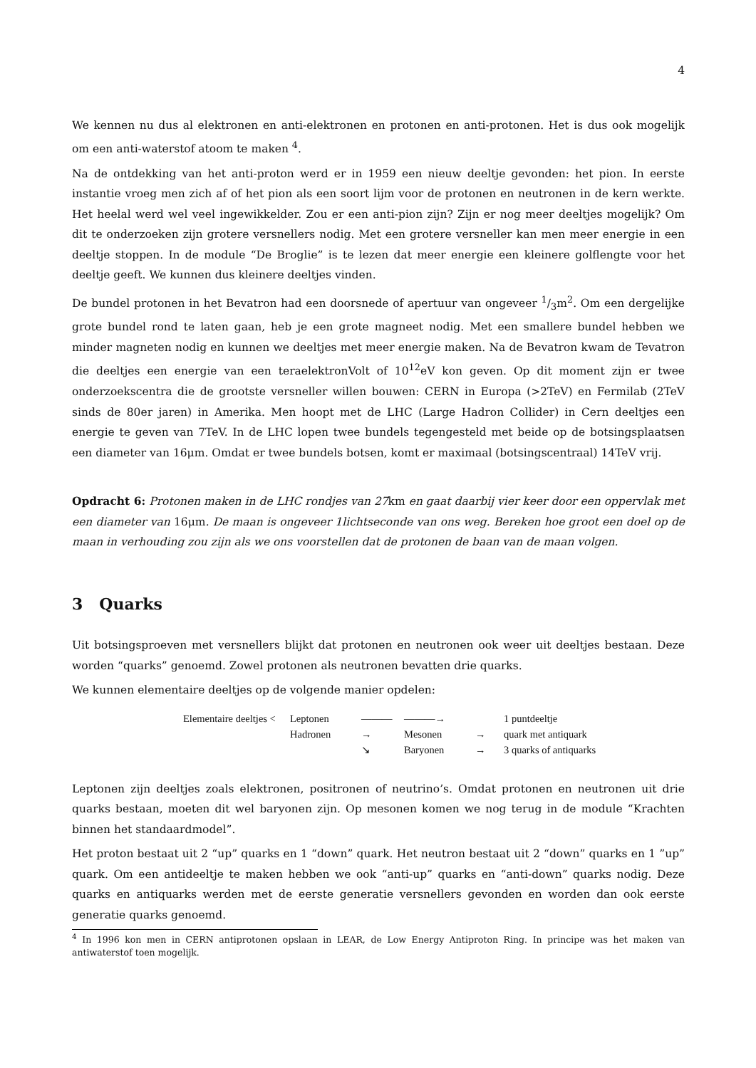4
We kennen nu dus al elektronen en anti-elektronen en protonen en anti-protonen. Het is dus ook mogelijk om een anti-waterstof atoom te maken <sup>4</sup>.
Na de ontdekking van het anti-proton werd er in 1959 een nieuw deeltje gevonden: het pion. In eerste instantie vroeg men zich af of het pion als een soort lijm voor de protonen en neutronen in de kern werkte. Het heelal werd wel veel ingewikkelder. Zou er een anti-pion zijn? Zijn er nog meer deeltjes mogelijk? Om dit te onderzoeken zijn grotere versnellers nodig. Met een grotere versneller kan men meer energie in een deeltje stoppen. In de module “De Broglie” is te lezen dat meer energie een kleinere golflengte voor het deeltje geeft. We kunnen dus kleinere deeltjes vinden.
De bundel protonen in het Bevatron had een doorsnede of apertuur van ongeveer 1/3m<sup>2</sup>. Om een dergelijke grote bundel rond te laten gaan, heb je een grote magneet nodig. Met een smallere bundel hebben we minder magneten nodig en kunnen we deeltjes met meer energie maken. Na de Bevatron kwam de Tevatron die deeltjes een energie van een teraelektronVolt of 10<sup>12</sup>eV kon geven. Op dit moment zijn er twee onderzoekscentra die de grootste versneller willen bouwen: CERN in Europa (>2TeV) en Fermilab (2TeV sinds de 80er jaren) in Amerika. Men hoopt met de LHC (Large Hadron Collider) in Cern deeltjes een energie te geven van 7TeV. In de LHC lopen twee bundels tegengesteld met beide op de botsingsplaatsen een diameter van 16μm. Omdat er twee bundels botsen, komt er maximaal (botsingscentraal) 14TeV vrij.
Opdracht 6: Protonen maken in de LHC rondjes van 27km en gaat daarbij vier keer door een oppervlak met een diameter van 16μm. De maan is ongeveer 1lichtseconde van ons weg. Bereken hoe groot een doel op de maan in verhouding zou zijn als we ons voorstellen dat de protonen de baan van de maan volgen.
3 Quarks
Uit botsingsproeven met versnellers blijkt dat protonen en neutronen ook weer uit deeltjes bestaan. Deze worden “quarks” genoemd. Zowel protonen als neutronen bevatten drie quarks.
We kunnen elementaire deeltjes op de volgende manier opdelen:
Elementaire deeltjes < Leptonen ——— ———→ 1 puntdeeltje Hadronen → Mesonen → quark met antiquark ↘ Baryonen → 3 quarks of antiquarks
Leptonen zijn deeltjes zoals elektronen, positronen of neutrino’s. Omdat protonen en neutronen uit drie quarks bestaan, moeten dit wel baryonen zijn. Op mesonen komen we nog terug in de module “Krachten binnen het standaardmodel”.
Het proton bestaat uit 2 “up” quarks en 1 “down” quark. Het neutron bestaat uit 2 “down” quarks en 1 ”up” quark. Om een antideeltje te maken hebben we ook “anti-up” quarks en “anti-down” quarks nodig. Deze quarks en antiquarks werden met de eerste generatie versnellers gevonden en worden dan ook eerste generatie quarks genoemd.
<sup>4</sup> In 1996 kon men in CERN antiprotonen opslaan in LEAR, de Low Energy Antiproton Ring. In principe was het maken van antiwaterstof toen mogelijk.